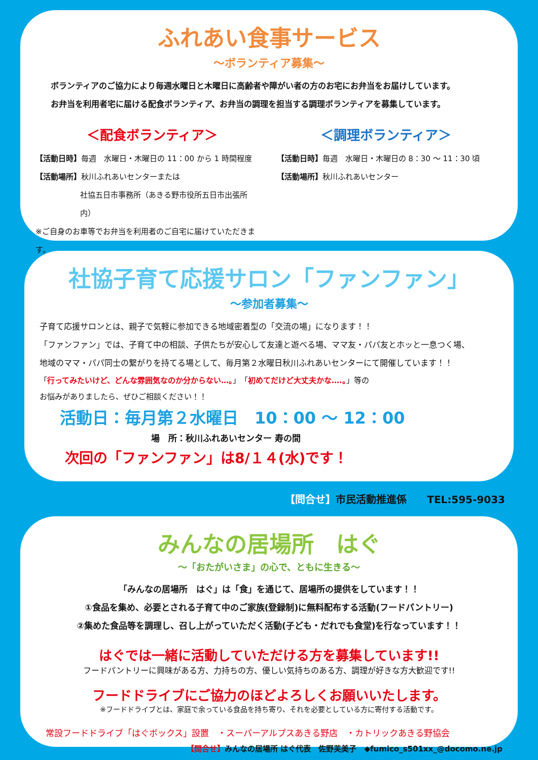ふれあい食事サービス
～ボランティア募集～
ボランティアのご協力により毎週水曜日と木曜日に高齢者や障がい者の方のお宅にお弁当をお届けしています。
お弁当を利用者宅に届ける配食ボランティア、お弁当の調理を担当する調理ボランティアを募集しています。
＜配食ボランティア＞ ＜調理ボランティア＞
【活動日時】毎週　水曜日・木曜日の 11：00 から 1 時間程度
【活動場所】秋川ふれあいセンターまたは
社協五日市事務所（あきる野市役所五日市出張所内）
※ご自身のお車等でお弁当を利用者のご自宅に届けていただきます。
【活動日時】毎週　水曜日・木曜日の 8：30 ～ 11：30 頃
【活動場所】秋川ふれあいセンター
社協子育て応援サロン「ファンファン」
～参加者募集～
子育て応援サロンとは、親子で気軽に参加できる地域密着型の「交流の場」になります！！
「ファンファン」では、子育て中の相談、子供たちが安心して友達と遊べる場、ママ友・パパ友とホッと一息つく場、
地域のママ・パパ同士の繋がりを持てる場として、毎月第２水曜日秋川ふれあいセンターにて開催しています！！
「行ってみたいけど、どんな雰囲気なのか分からない…。」「初めてだけど大丈夫かな….。」等の
お悩みがありましたら、ぜひご相談ください！！
活動日：毎月第２水曜日　10：00 ～ 12：00
場　所：秋川ふれあいセンター 寿の間
次回の「ファンファン」は8/１４(水)です！
【問合せ】市民活動推進係　　TEL:595-9033
みんなの居場所　はぐ
～「おたがいさま」の心で、ともに生きる～
「みんなの居場所　はぐ」は「食」を通じて、居場所の提供をしています！！
①食品を集め、必要とされる子育て中のご家族(登録制)に無料配布する活動(フードパントリー)
②集めた食品等を調理し、召し上がっていただく活動(子ども・だれでも食堂)を行なっています！！
はぐでは一緒に活動していただける方を募集しています!!
フードパントリーに興味がある方、力持ちの方、優しい気持ちのある方、調理が好きな方大歓迎です!!
フードドライブにご協力のほどよろしくお願いいたします。
※フードドライブとは、家庭で余っている食品を持ち寄り、それを必要としている方に寄付する活動です。
常設フードドライブ「はぐボックス」設置　・スーパーアルプスあきる野店　・カトリックあきる野協会
【問合せ】みんなの居場所 はぐ代表　佐野芙美子　◆fumico_s501xx_@docomo.ne.jp